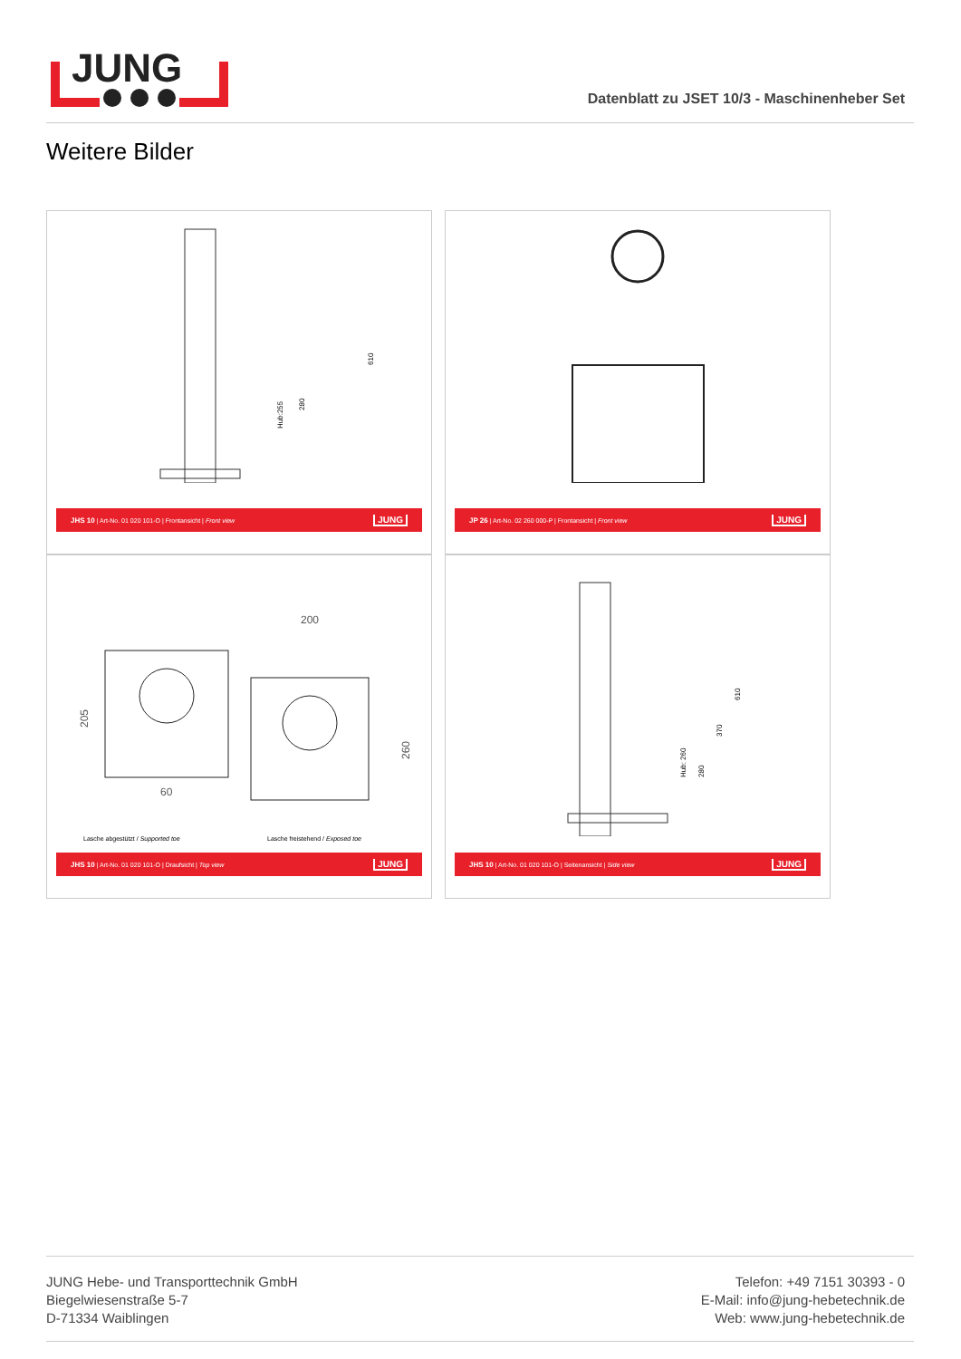JUNG
Datenblatt zu JSET 10/3 - Maschinenheber Set
Weitere Bilder
Hub:255
280
610
JHS 10 | Art-No. 01 020 101-O | Frontansicht | Front view JUNG
JP 26 | Art-No. 02 260 000-P | Frontansicht | Front view JUNG
200
60
205
260
Lasche abgestützt / Supported toe
Lasche freistehend / Exposed toe
JHS 10 | Art-No. 01 020 101-O | Draufsicht | Top view JUNG
Hub: 260
280
370
610
JHS 10 | Art-No. 01 020 101-O | Seitenansicht | Side view JUNG
JUNG Hebe- und Transporttechnik GmbH
Biegelwiesenstraße 5-7
D-71334 Waiblingen
Telefon: +49 7151 30393 - 0
E-Mail: info@jung-hebetechnik.de
Web: www.jung-hebetechnik.de